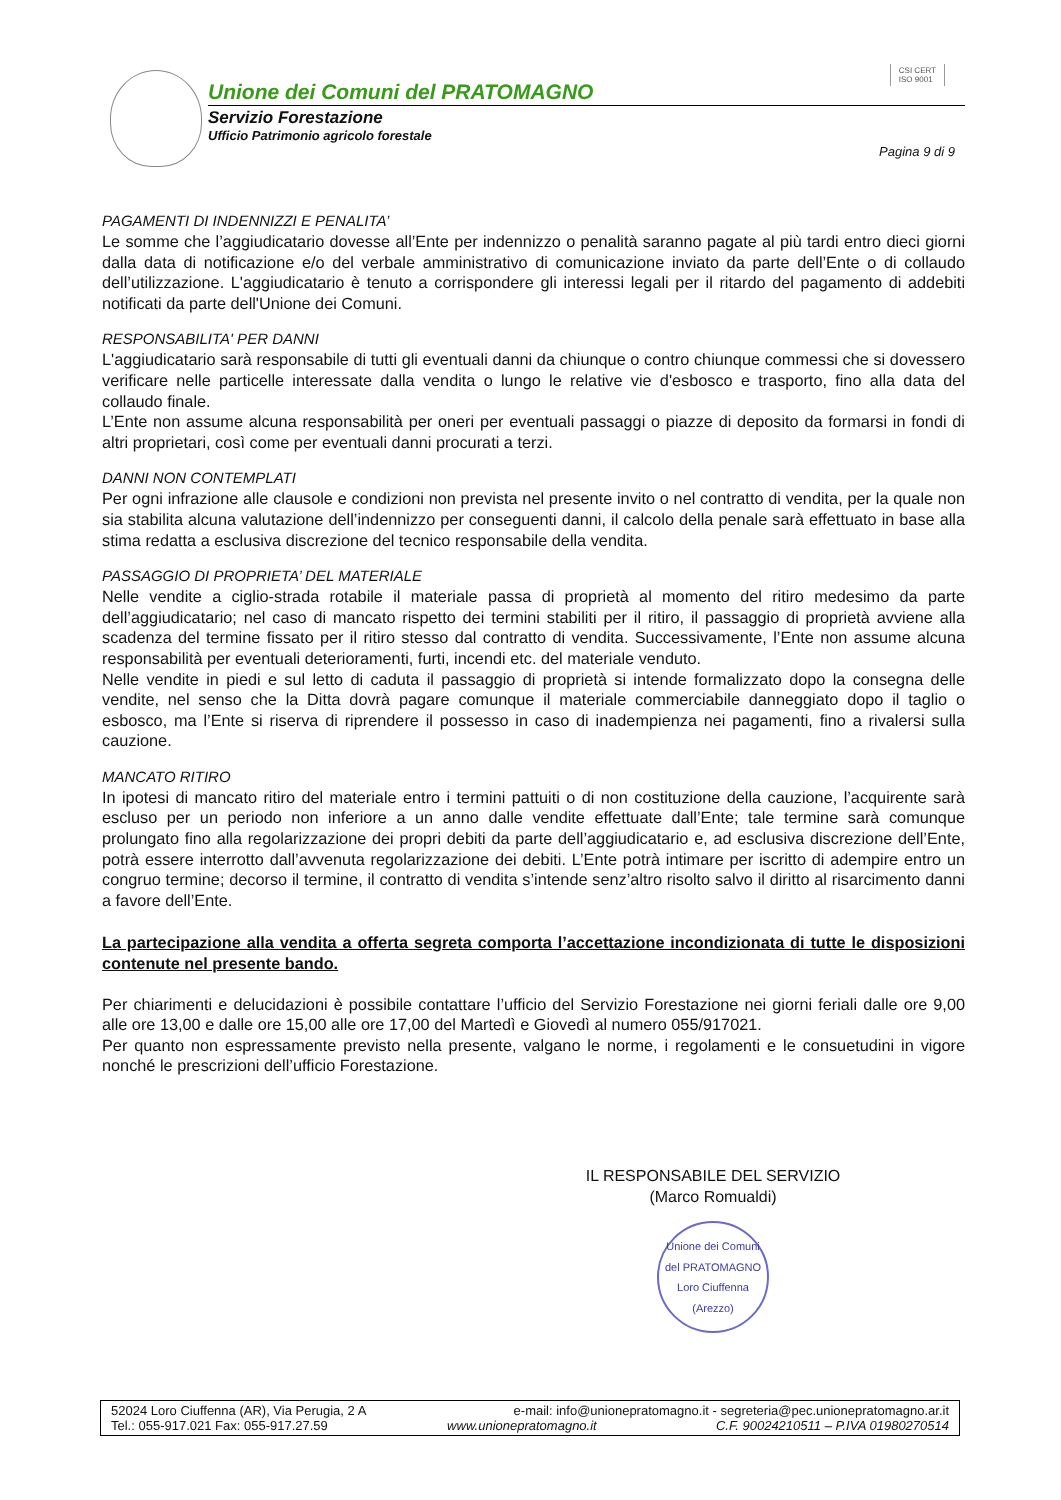Unione dei Comuni del PRATOMAGNO
Servizio Forestazione
Ufficio Patrimonio agricolo forestale
CSI CERT
ISO 9001
Pagina 9 di 9
PAGAMENTI DI INDENNIZZI E PENALITA’
Le somme che l’aggiudicatario dovesse all’Ente per indennizzo o penalità saranno pagate al più tardi entro dieci giorni dalla data di notificazione e/o del verbale amministrativo di comunicazione inviato da parte dell’Ente o di collaudo dell’utilizzazione. L'aggiudicatario è tenuto a corrispondere gli interessi legali per il ritardo del pagamento di addebiti notificati da parte dell'Unione dei Comuni.
RESPONSABILITA' PER DANNI
L'aggiudicatario sarà responsabile di tutti gli eventuali danni da chiunque o contro chiunque commessi che si dovessero verificare nelle particelle interessate dalla vendita o lungo le relative vie d'esbosco e trasporto, fino alla data del collaudo finale.
L’Ente non assume alcuna responsabilità per oneri per eventuali passaggi o piazze di deposito da formarsi in fondi di altri proprietari, così come per eventuali danni procurati a terzi.
DANNI NON CONTEMPLATI
Per ogni infrazione alle clausole e condizioni non prevista nel presente invito o nel contratto di vendita, per la quale non sia stabilita alcuna valutazione dell’indennizzo per conseguenti danni, il calcolo della penale sarà effettuato in base alla stima redatta a esclusiva discrezione del tecnico responsabile della vendita.
PASSAGGIO DI PROPRIETA’ DEL MATERIALE
Nelle vendite a ciglio-strada rotabile il materiale passa di proprietà al momento del ritiro medesimo da parte dell’aggiudicatario; nel caso di mancato rispetto dei termini stabiliti per il ritiro, il passaggio di proprietà avviene alla scadenza del termine fissato per il ritiro stesso dal contratto di vendita. Successivamente, l’Ente non assume alcuna responsabilità per eventuali deterioramenti, furti, incendi etc. del materiale venduto.
Nelle vendite in piedi e sul letto di caduta il passaggio di proprietà si intende formalizzato dopo la consegna delle vendite, nel senso che la Ditta dovrà pagare comunque il materiale commerciabile danneggiato dopo il taglio o esbosco, ma l’Ente si riserva di riprendere il possesso in caso di inadempienza nei pagamenti, fino a rivalersi sulla cauzione.
MANCATO RITIRO
In ipotesi di mancato ritiro del materiale entro i termini pattuiti o di non costituzione della cauzione, l’acquirente sarà escluso per un periodo non inferiore a un anno dalle vendite effettuate dall’Ente; tale termine sarà comunque prolungato fino alla regolarizzazione dei propri debiti da parte dell’aggiudicatario e, ad esclusiva discrezione dell’Ente, potrà essere interrotto dall’avvenuta regolarizzazione dei debiti. L’Ente potrà intimare per iscritto di adempire entro un congruo termine; decorso il termine, il contratto di vendita s’intende senz’altro risolto salvo il diritto al risarcimento danni a favore dell’Ente.
La partecipazione alla vendita a offerta segreta comporta l’accettazione incondizionata di tutte le disposizioni contenute nel presente bando.
Per chiarimenti e delucidazioni è possibile contattare l’ufficio del Servizio Forestazione nei giorni feriali dalle ore 9,00 alle ore 13,00 e dalle ore 15,00 alle ore 17,00 del Martedì e Giovedì al numero 055/917021.
Per quanto non espressamente previsto nella presente, valgano le norme, i regolamenti e le consuetudini in vigore nonché le prescrizioni dell’ufficio Forestazione.
IL RESPONSABILE DEL SERVIZIO
(Marco Romualdi)
Unione dei Comuni del PRATOMAGNO
Loro Ciuffenna (Arezzo)
52024 Loro Ciuffenna (AR), Via Perugia, 2 A e-mail: info@unionepratomagno.it - segreteria@pec.unionepratomagno.ar.it
Tel.: 055-917.021 Fax: 055-917.27.59 www.unionepratomagno.it C.F. 90024210511 – P.IVA 01980270514